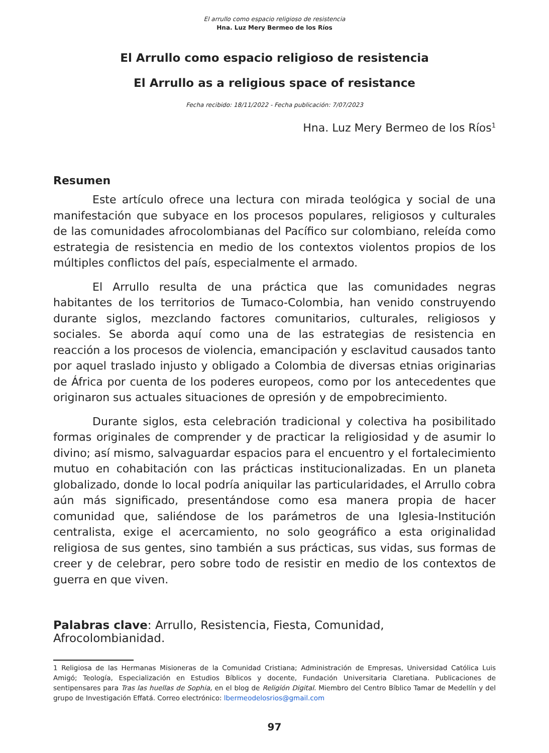El arrullo como espacio religioso de resistencia
Hna. Luz Mery Bermeo de los Ríos
El Arrullo como espacio religioso de resistencia
El Arrullo as a religious space of resistance
Fecha recibido: 18/11/2022 - Fecha publicación: 7/07/2023
Hna. Luz Mery Bermeo de los Ríos<sup>1</sup>
Resumen
Este artículo ofrece una lectura con mirada teológica y social de una manifestación que subyace en los procesos populares, religiosos y culturales de las comunidades afrocolombianas del Pacífico sur colombiano, releída como estrategia de resistencia en medio de los contextos violentos propios de los múltiples conflictos del país, especialmente el armado.
El Arrullo resulta de una práctica que las comunidades negras habitantes de los territorios de Tumaco-Colombia, han venido construyendo durante siglos, mezclando factores comunitarios, culturales, religiosos y sociales. Se aborda aquí como una de las estrategias de resistencia en reacción a los procesos de violencia, emancipación y esclavitud causados tanto por aquel traslado injusto y obligado a Colombia de diversas etnias originarias de África por cuenta de los poderes europeos, como por los antecedentes que originaron sus actuales situaciones de opresión y de empobrecimiento.
Durante siglos, esta celebración tradicional y colectiva ha posibilitado formas originales de comprender y de practicar la religiosidad y de asumir lo divino; así mismo, salvaguardar espacios para el encuentro y el fortalecimiento mutuo en cohabitación con las prácticas institucionalizadas. En un planeta globalizado, donde lo local podría aniquilar las particularidades, el Arrullo cobra aún más significado, presentándose como esa manera propia de hacer comunidad que, saliéndose de los parámetros de una Iglesia-Institución centralista, exige el acercamiento, no solo geográfico a esta originalidad religiosa de sus gentes, sino también a sus prácticas, sus vidas, sus formas de creer y de celebrar, pero sobre todo de resistir en medio de los contextos de guerra en que viven.
Palabras clave: Arrullo, Resistencia, Fiesta, Comunidad, Afrocolombianidad.
1 Religiosa de las Hermanas Misioneras de la Comunidad Cristiana; Administración de Empresas, Universidad Católica Luis Amigó; Teología, Especialización en Estudios Bíblicos y docente, Fundación Universitaria Claretiana. Publicaciones de sentipensares para Tras las huellas de Sophia, en el blog de Religión Digital. Miembro del Centro Bíblico Tamar de Medellín y del grupo de Investigación Effatá. Correo electrónico: lbermeodelosrios@gmail.com
97